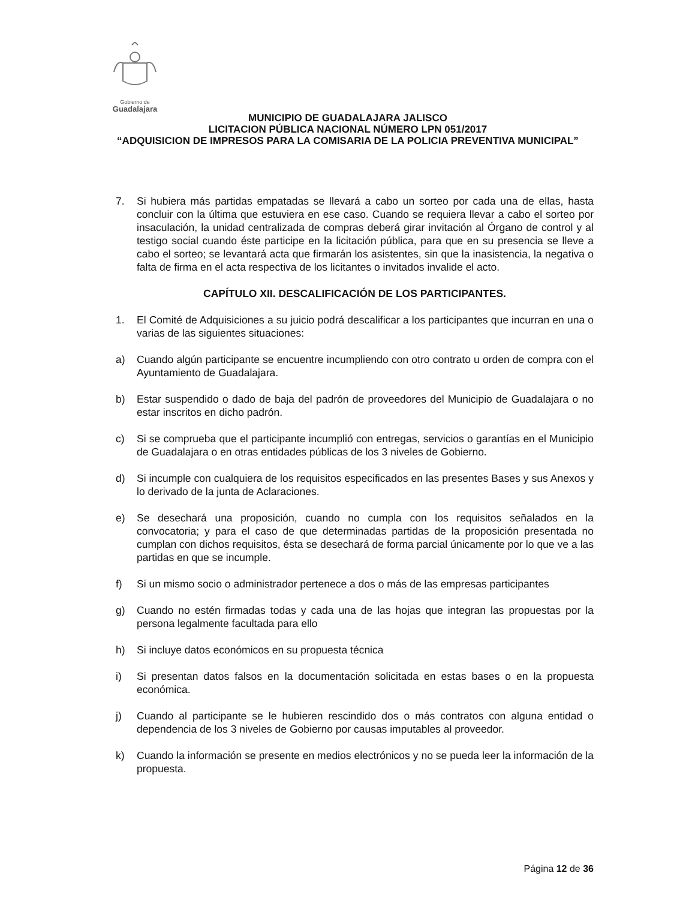Gobierno de
Guadalajara
MUNICIPIO DE GUADALAJARA JALISCO
LICITACION PÚBLICA NACIONAL NÚMERO LPN 051/2017
“ADQUISICION DE IMPRESOS PARA LA COMISARIA DE LA POLICIA PREVENTIVA MUNICIPAL”
7. Si hubiera más partidas empatadas se llevará a cabo un sorteo por cada una de ellas, hasta concluir con la última que estuviera en ese caso. Cuando se requiera llevar a cabo el sorteo por insaculación, la unidad centralizada de compras deberá girar invitación al Órgano de control y al testigo social cuando éste participe en la licitación pública, para que en su presencia se lleve a cabo el sorteo; se levantará acta que firmarán los asistentes, sin que la inasistencia, la negativa o falta de firma en el acta respectiva de los licitantes o invitados invalide el acto.
CAPÍTULO XII. DESCALIFICACIÓN DE LOS PARTICIPANTES.
1. El Comité de Adquisiciones a su juicio podrá descalificar a los participantes que incurran en una o varias de las siguientes situaciones:
a) Cuando algún participante se encuentre incumpliendo con otro contrato u orden de compra con el Ayuntamiento de Guadalajara.
b) Estar suspendido o dado de baja del padrón de proveedores del Municipio de Guadalajara o no estar inscritos en dicho padrón.
c) Si se comprueba que el participante incumplió con entregas, servicios o garantías en el Municipio de Guadalajara o en otras entidades públicas de los 3 niveles de Gobierno.
d) Si incumple con cualquiera de los requisitos especificados en las presentes Bases y sus Anexos y lo derivado de la junta de Aclaraciones.
e) Se desechará una proposición, cuando no cumpla con los requisitos señalados en la convocatoria; y para el caso de que determinadas partidas de la proposición presentada no cumplan con dichos requisitos, ésta se desechará de forma parcial únicamente por lo que ve a las partidas en que se incumple.
f) Si un mismo socio o administrador pertenece a dos o más de las empresas participantes
g) Cuando no estén firmadas todas y cada una de las hojas que integran las propuestas por la persona legalmente facultada para ello
h) Si incluye datos económicos en su propuesta técnica
i) Si presentan datos falsos en la documentación solicitada en estas bases o en la propuesta económica.
j) Cuando al participante se le hubieren rescindido dos o más contratos con alguna entidad o dependencia de los 3 niveles de Gobierno por causas imputables al proveedor.
k) Cuando la información se presente en medios electrónicos y no se pueda leer la información de la propuesta.
Página 12 de 36